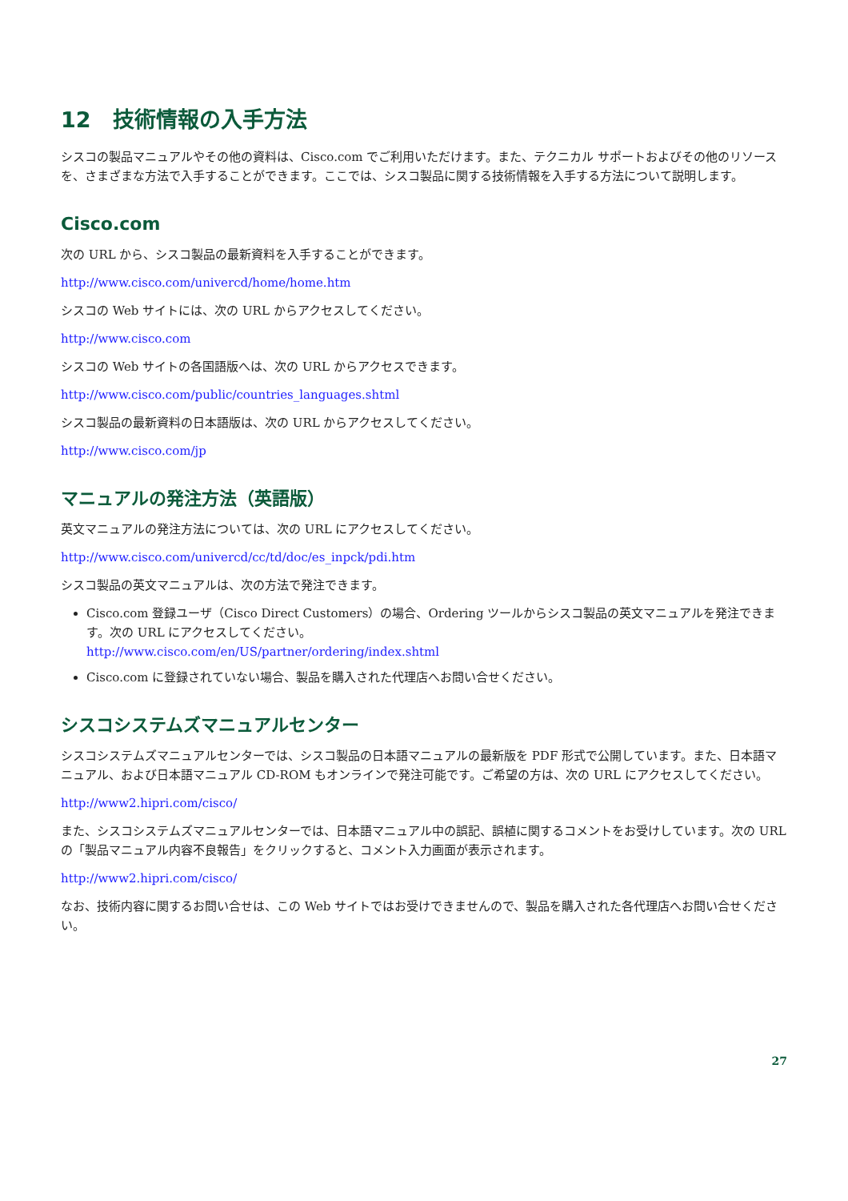12　技術情報の入手方法
シスコの製品マニュアルやその他の資料は、Cisco.com でご利用いただけます。また、テクニカル サポートおよびその他のリソースを、さまざまな方法で入手することができます。ここでは、シスコ製品に関する技術情報を入手する方法について説明します。
Cisco.com
次の URL から、シスコ製品の最新資料を入手することができます。
http://www.cisco.com/univercd/home/home.htm
シスコの Web サイトには、次の URL からアクセスしてください。
http://www.cisco.com
シスコの Web サイトの各国語版へは、次の URL からアクセスできます。
http://www.cisco.com/public/countries_languages.shtml
シスコ製品の最新資料の日本語版は、次の URL からアクセスしてください。
http://www.cisco.com/jp
マニュアルの発注方法（英語版）
英文マニュアルの発注方法については、次の URL にアクセスしてください。
http://www.cisco.com/univercd/cc/td/doc/es_inpck/pdi.htm
シスコ製品の英文マニュアルは、次の方法で発注できます。
Cisco.com 登録ユーザ（Cisco Direct Customers）の場合、Ordering ツールからシスコ製品の英文マニュアルを発注できます。次の URL にアクセスしてください。
http://www.cisco.com/en/US/partner/ordering/index.shtml
Cisco.com に登録されていない場合、製品を購入された代理店へお問い合せください。
シスコシステムズマニュアルセンター
シスコシステムズマニュアルセンターでは、シスコ製品の日本語マニュアルの最新版を PDF 形式で公開しています。また、日本語マニュアル、および日本語マニュアル CD-ROM もオンラインで発注可能です。ご希望の方は、次の URL にアクセスしてください。
http://www2.hipri.com/cisco/
また、シスコシステムズマニュアルセンターでは、日本語マニュアル中の誤記、誤植に関するコメントをお受けしています。次の URL の「製品マニュアル内容不良報告」をクリックすると、コメント入力画面が表示されます。
http://www2.hipri.com/cisco/
なお、技術内容に関するお問い合せは、この Web サイトではお受けできませんので、製品を購入された各代理店へお問い合せください。
27